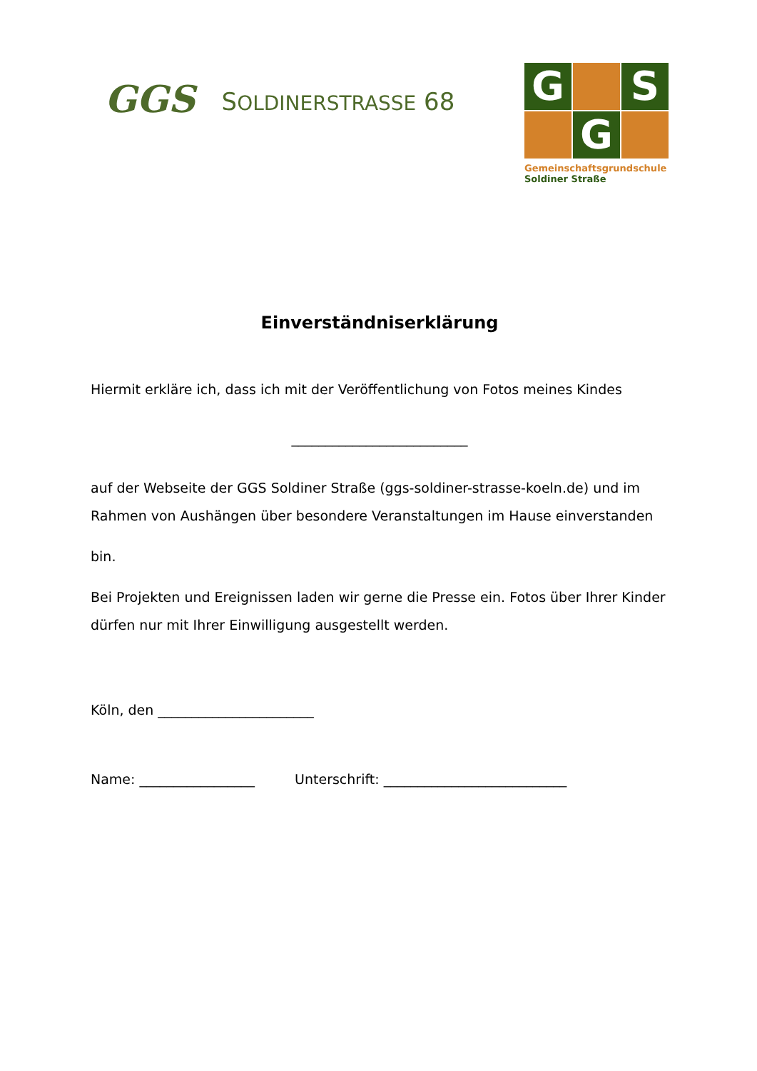GGS
SOLDINERSTRASSE 68
G
S
G
Gemeinschaftsgrundschule
Soldiner Straße
Einverständniserklärung
Hiermit erkläre ich, dass ich mit der Veröffentlichung von Fotos meines Kindes
__________________________
auf der Webseite der GGS Soldiner Straße (ggs-soldiner-strasse-koeln.de) und im Rahmen von Aushängen über besondere Veranstaltungen im Hause einverstanden
bin.
Bei Projekten und Ereignissen laden wir gerne die Presse ein. Fotos über Ihrer Kinder dürfen nur mit Ihrer Einwilligung ausgestellt werden.
Köln, den _______________________
Name: _________________ Unterschrift: ___________________________